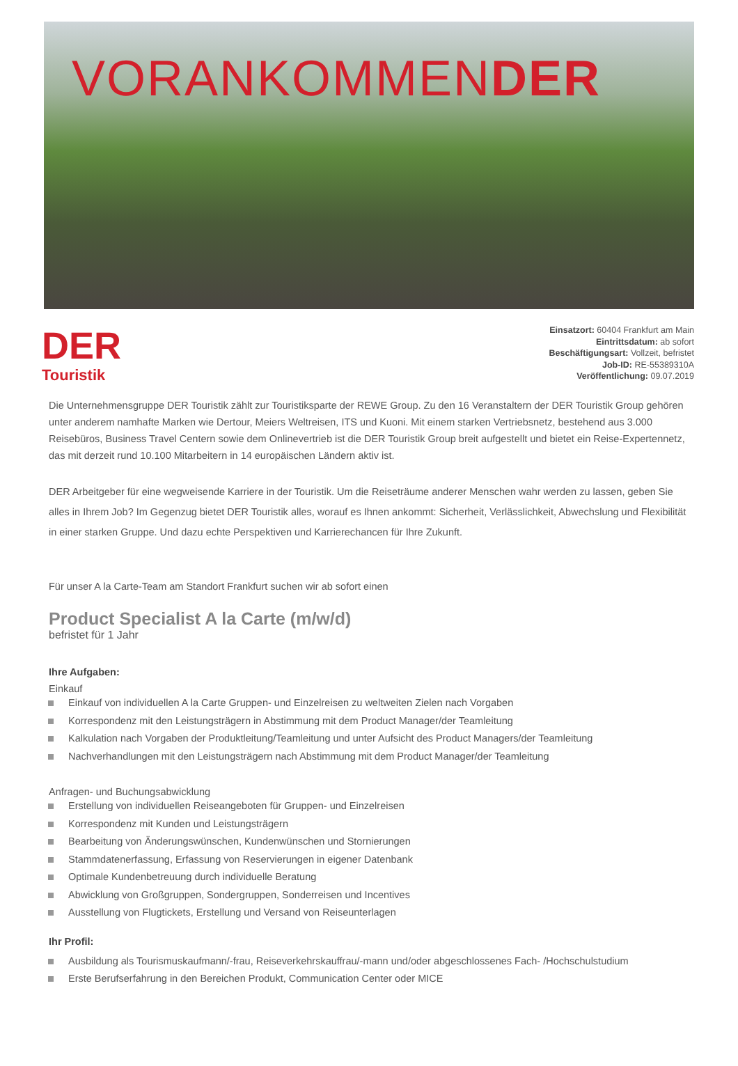VORANKOMMENDER
DER
Touristik
Einsatzort: 60404 Frankfurt am Main
Eintrittsdatum: ab sofort
Beschäftigungsart: Vollzeit, befristet
Job-ID: RE-55389310A
Veröffentlichung: 09.07.2019
Die Unternehmensgruppe DER Touristik zählt zur Touristiksparte der REWE Group. Zu den 16 Veranstaltern der DER Touristik Group gehören unter anderem namhafte Marken wie Dertour, Meiers Weltreisen, ITS und Kuoni. Mit einem starken Vertriebsnetz, bestehend aus 3.000 Reisebüros, Business Travel Centern sowie dem Onlinevertrieb ist die DER Touristik Group breit aufgestellt und bietet ein Reise-Expertennetz, das mit derzeit rund 10.100 Mitarbeitern in 14 europäischen Ländern aktiv ist.
DER Arbeitgeber für eine wegweisende Karriere in der Touristik. Um die Reiseträume anderer Menschen wahr werden zu lassen, geben Sie alles in Ihrem Job? Im Gegenzug bietet DER Touristik alles, worauf es Ihnen ankommt: Sicherheit, Verlässlichkeit, Abwechslung und Flexibilität in einer starken Gruppe. Und dazu echte Perspektiven und Karrierechancen für Ihre Zukunft.
Für unser A la Carte-Team am Standort Frankfurt suchen wir ab sofort einen
Product Specialist A la Carte (m/w/d)
befristet für 1 Jahr
Ihre Aufgaben:
Einkauf
Einkauf von individuellen A la Carte Gruppen- und Einzelreisen zu weltweiten Zielen nach Vorgaben
Korrespondenz mit den Leistungsträgern in Abstimmung mit dem Product Manager/der Teamleitung
Kalkulation nach Vorgaben der Produktleitung/Teamleitung und unter Aufsicht des Product Managers/der Teamleitung
Nachverhandlungen mit den Leistungsträgern nach Abstimmung mit dem Product Manager/der Teamleitung
Anfragen- und Buchungsabwicklung
Erstellung von individuellen Reiseangeboten für Gruppen- und Einzelreisen
Korrespondenz mit Kunden und Leistungsträgern
Bearbeitung von Änderungswünschen, Kundenwünschen und Stornierungen
Stammdatenerfassung, Erfassung von Reservierungen in eigener Datenbank
Optimale Kundenbetreuung durch individuelle Beratung
Abwicklung von Großgruppen, Sondergruppen, Sonderreisen und Incentives
Ausstellung von Flugtickets, Erstellung und Versand von Reiseunterlagen
Ihr Profil:
Ausbildung als Tourismuskaufmann/-frau, Reiseverkehrskauffrau/-mann und/oder abgeschlossenes Fach- /Hochschulstudium
Erste Berufserfahrung in den Bereichen Produkt, Communication Center oder MICE